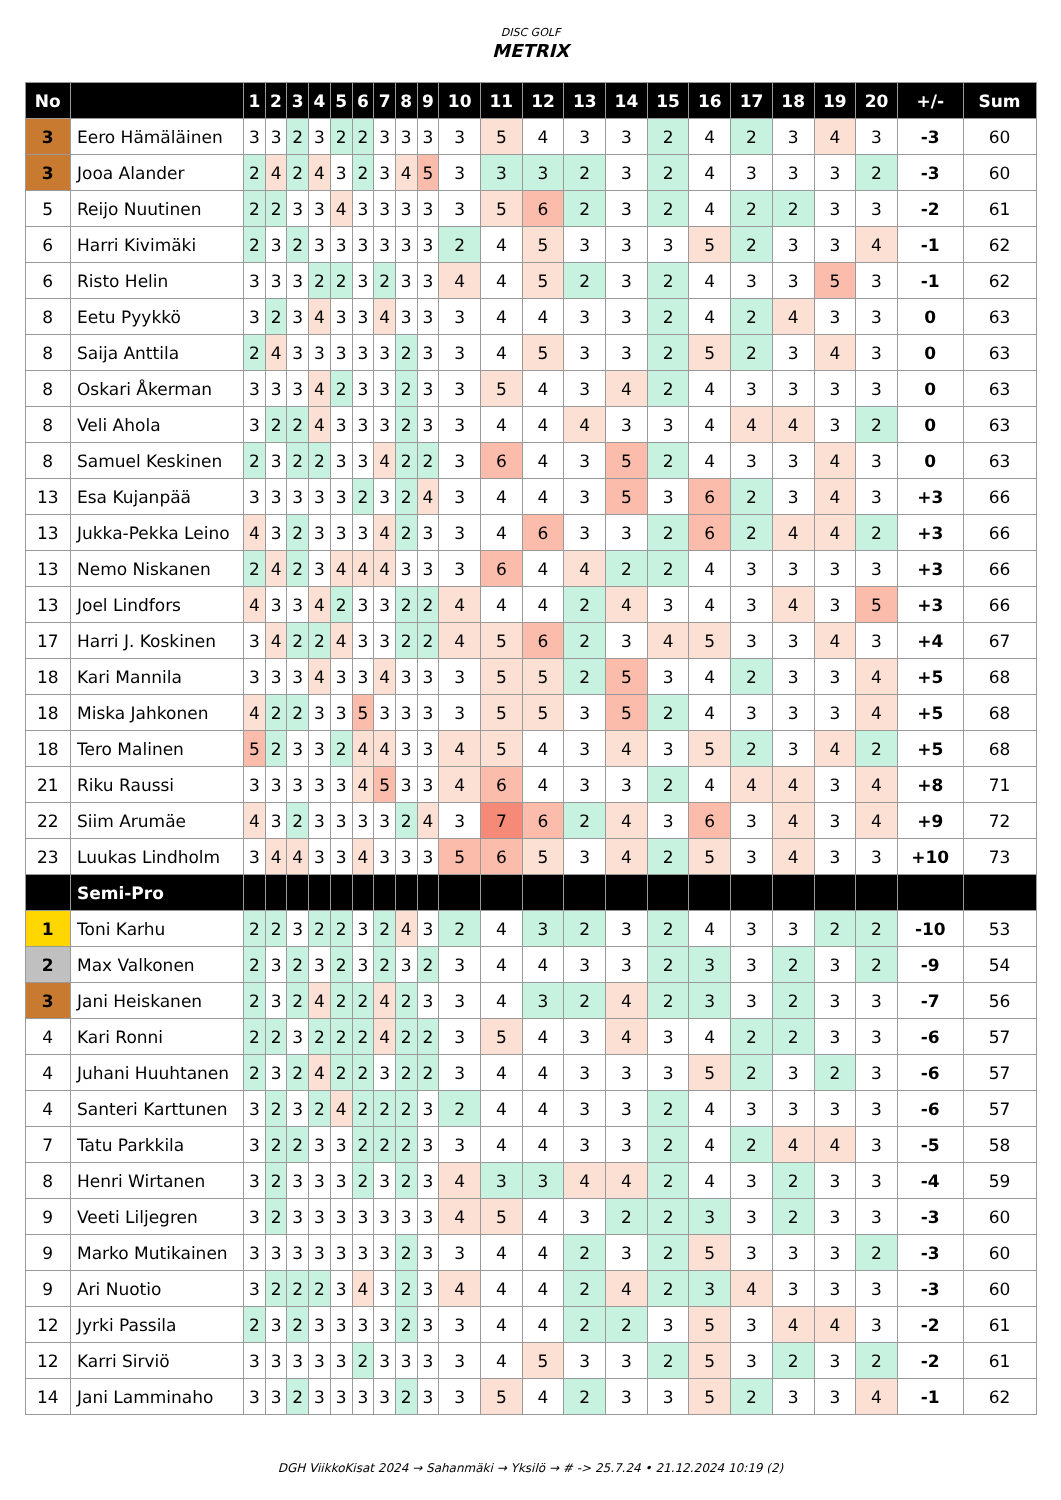DISC GOLF
METRIX
| No | | 1 | 2 | 3 | 4 | 5 | 6 | 7 | 8 | 9 | 10 | 11 | 12 | 13 | 14 | 15 | 16 | 17 | 18 | 19 | 20 | +/- | Sum |
| --- | --- | --- | --- | --- | --- | --- | --- | --- | --- | --- | --- | --- | --- | --- | --- | --- | --- | --- | --- | --- | --- | --- | --- |
| 3 | Eero Hämäläinen | 3 | 3 | 2 | 3 | 2 | 2 | 3 | 3 | 3 | 3 | 5 | 4 | 3 | 3 | 2 | 4 | 2 | 3 | 4 | 3 | -3 | 60 |
| 3 | Jooa Alander | 2 | 4 | 2 | 4 | 3 | 2 | 3 | 4 | 5 | 3 | 3 | 3 | 2 | 3 | 2 | 4 | 3 | 3 | 3 | 2 | -3 | 60 |
| 5 | Reijo Nuutinen | 2 | 2 | 3 | 3 | 4 | 3 | 3 | 3 | 3 | 3 | 5 | 6 | 2 | 3 | 2 | 4 | 2 | 2 | 3 | 3 | -2 | 61 |
| 6 | Harri Kivimäki | 2 | 3 | 2 | 3 | 3 | 3 | 3 | 3 | 3 | 2 | 4 | 5 | 3 | 3 | 3 | 5 | 2 | 3 | 3 | 4 | -1 | 62 |
| 6 | Risto Helin | 3 | 3 | 3 | 2 | 2 | 3 | 2 | 3 | 3 | 4 | 4 | 5 | 2 | 3 | 2 | 4 | 3 | 3 | 5 | 3 | -1 | 62 |
| 8 | Eetu Pyykkö | 3 | 2 | 3 | 4 | 3 | 3 | 4 | 3 | 3 | 3 | 4 | 4 | 3 | 3 | 2 | 4 | 2 | 4 | 3 | 3 | 0 | 63 |
| 8 | Saija Anttila | 2 | 4 | 3 | 3 | 3 | 3 | 3 | 2 | 3 | 3 | 4 | 5 | 3 | 3 | 2 | 5 | 2 | 3 | 4 | 3 | 0 | 63 |
| 8 | Oskari Åkerman | 3 | 3 | 3 | 4 | 2 | 3 | 3 | 2 | 3 | 3 | 5 | 4 | 3 | 4 | 2 | 4 | 3 | 3 | 3 | 3 | 0 | 63 |
| 8 | Veli Ahola | 3 | 2 | 2 | 4 | 3 | 3 | 3 | 2 | 3 | 3 | 4 | 4 | 4 | 3 | 3 | 4 | 4 | 4 | 3 | 2 | 0 | 63 |
| 8 | Samuel Keskinen | 2 | 3 | 2 | 2 | 3 | 3 | 4 | 2 | 2 | 3 | 6 | 4 | 3 | 5 | 2 | 4 | 3 | 3 | 4 | 3 | 0 | 63 |
| 13 | Esa Kujanpää | 3 | 3 | 3 | 3 | 3 | 2 | 3 | 2 | 4 | 3 | 4 | 4 | 3 | 5 | 3 | 6 | 2 | 3 | 4 | 3 | +3 | 66 |
| 13 | Jukka-Pekka Leino | 4 | 3 | 2 | 3 | 3 | 3 | 4 | 2 | 3 | 3 | 4 | 6 | 3 | 3 | 2 | 6 | 2 | 4 | 4 | 2 | +3 | 66 |
| 13 | Nemo Niskanen | 2 | 4 | 2 | 3 | 4 | 4 | 4 | 3 | 3 | 3 | 6 | 4 | 4 | 2 | 2 | 4 | 3 | 3 | 3 | 3 | +3 | 66 |
| 13 | Joel Lindfors | 4 | 3 | 3 | 4 | 2 | 3 | 3 | 2 | 2 | 4 | 4 | 4 | 2 | 4 | 3 | 4 | 3 | 4 | 3 | 5 | +3 | 66 |
| 17 | Harri J. Koskinen | 3 | 4 | 2 | 2 | 4 | 3 | 3 | 2 | 2 | 4 | 5 | 6 | 2 | 3 | 4 | 5 | 3 | 3 | 4 | 3 | +4 | 67 |
| 18 | Kari Mannila | 3 | 3 | 3 | 4 | 3 | 3 | 4 | 3 | 3 | 3 | 5 | 5 | 2 | 5 | 3 | 4 | 2 | 3 | 3 | 4 | +5 | 68 |
| 18 | Miska Jahkonen | 4 | 2 | 2 | 3 | 3 | 5 | 3 | 3 | 3 | 3 | 5 | 5 | 3 | 5 | 2 | 4 | 3 | 3 | 3 | 4 | +5 | 68 |
| 18 | Tero Malinen | 5 | 2 | 3 | 3 | 2 | 4 | 4 | 3 | 3 | 4 | 5 | 4 | 3 | 4 | 3 | 5 | 2 | 3 | 4 | 2 | +5 | 68 |
| 21 | Riku Raussi | 3 | 3 | 3 | 3 | 3 | 4 | 5 | 3 | 3 | 4 | 6 | 4 | 3 | 3 | 2 | 4 | 4 | 4 | 3 | 4 | +8 | 71 |
| 22 | Siim Arumäe | 4 | 3 | 2 | 3 | 3 | 3 | 3 | 2 | 4 | 3 | 7 | 6 | 2 | 4 | 3 | 6 | 3 | 4 | 3 | 4 | +9 | 72 |
| 23 | Luukas Lindholm | 3 | 4 | 4 | 3 | 3 | 4 | 3 | 3 | 3 | 5 | 6 | 5 | 3 | 4 | 2 | 5 | 3 | 4 | 3 | 3 | +10 | 73 |
| | Semi-Pro | | | | | | | | | | | | | | | | | | | | | | |
| 1 | Toni Karhu | 2 | 2 | 3 | 2 | 2 | 3 | 2 | 4 | 3 | 2 | 4 | 3 | 2 | 3 | 2 | 4 | 3 | 3 | 2 | 2 | -10 | 53 |
| 2 | Max Valkonen | 2 | 3 | 2 | 3 | 2 | 3 | 2 | 3 | 2 | 3 | 4 | 4 | 3 | 3 | 2 | 3 | 3 | 2 | 3 | 2 | -9 | 54 |
| 3 | Jani Heiskanen | 2 | 3 | 2 | 4 | 2 | 2 | 4 | 2 | 3 | 3 | 4 | 3 | 2 | 4 | 2 | 3 | 3 | 2 | 3 | 3 | -7 | 56 |
| 4 | Kari Ronni | 2 | 2 | 3 | 2 | 2 | 2 | 4 | 2 | 2 | 3 | 5 | 4 | 3 | 4 | 3 | 4 | 2 | 2 | 3 | 3 | -6 | 57 |
| 4 | Juhani Huuhtanen | 2 | 3 | 2 | 4 | 2 | 2 | 3 | 2 | 2 | 3 | 4 | 4 | 3 | 3 | 3 | 5 | 2 | 3 | 2 | 3 | -6 | 57 |
| 4 | Santeri Karttunen | 3 | 2 | 3 | 2 | 4 | 2 | 2 | 2 | 3 | 2 | 4 | 4 | 3 | 3 | 2 | 4 | 3 | 3 | 3 | 3 | -6 | 57 |
| 7 | Tatu Parkkila | 3 | 2 | 2 | 3 | 3 | 2 | 2 | 2 | 3 | 3 | 4 | 4 | 3 | 3 | 2 | 4 | 2 | 4 | 4 | 3 | -5 | 58 |
| 8 | Henri Wirtanen | 3 | 2 | 3 | 3 | 3 | 2 | 3 | 2 | 3 | 4 | 3 | 3 | 4 | 4 | 2 | 4 | 3 | 2 | 3 | 3 | -4 | 59 |
| 9 | Veeti Liljegren | 3 | 2 | 3 | 3 | 3 | 3 | 3 | 3 | 3 | 4 | 5 | 4 | 3 | 2 | 2 | 3 | 3 | 2 | 3 | 3 | -3 | 60 |
| 9 | Marko Mutikainen | 3 | 3 | 3 | 3 | 3 | 3 | 3 | 2 | 3 | 3 | 4 | 4 | 2 | 3 | 2 | 5 | 3 | 3 | 3 | 2 | -3 | 60 |
| 9 | Ari Nuotio | 3 | 2 | 2 | 2 | 3 | 4 | 3 | 2 | 3 | 4 | 4 | 4 | 2 | 4 | 2 | 3 | 4 | 3 | 3 | 3 | -3 | 60 |
| 12 | Jyrki Passila | 2 | 3 | 2 | 3 | 3 | 3 | 3 | 2 | 3 | 3 | 4 | 4 | 2 | 2 | 3 | 5 | 3 | 4 | 4 | 3 | -2 | 61 |
| 12 | Karri Sirviö | 3 | 3 | 3 | 3 | 3 | 2 | 3 | 3 | 3 | 3 | 4 | 5 | 3 | 3 | 2 | 5 | 3 | 2 | 3 | 2 | -2 | 61 |
| 14 | Jani Lamminaho | 3 | 3 | 2 | 3 | 3 | 3 | 3 | 2 | 3 | 3 | 5 | 4 | 2 | 3 | 3 | 5 | 2 | 3 | 3 | 4 | -1 | 62 |
DGH ViikkoKisat 2024 → Sahanmäki → Yksilö → # -> 25.7.24 • 21.12.2024 10:19 (2)